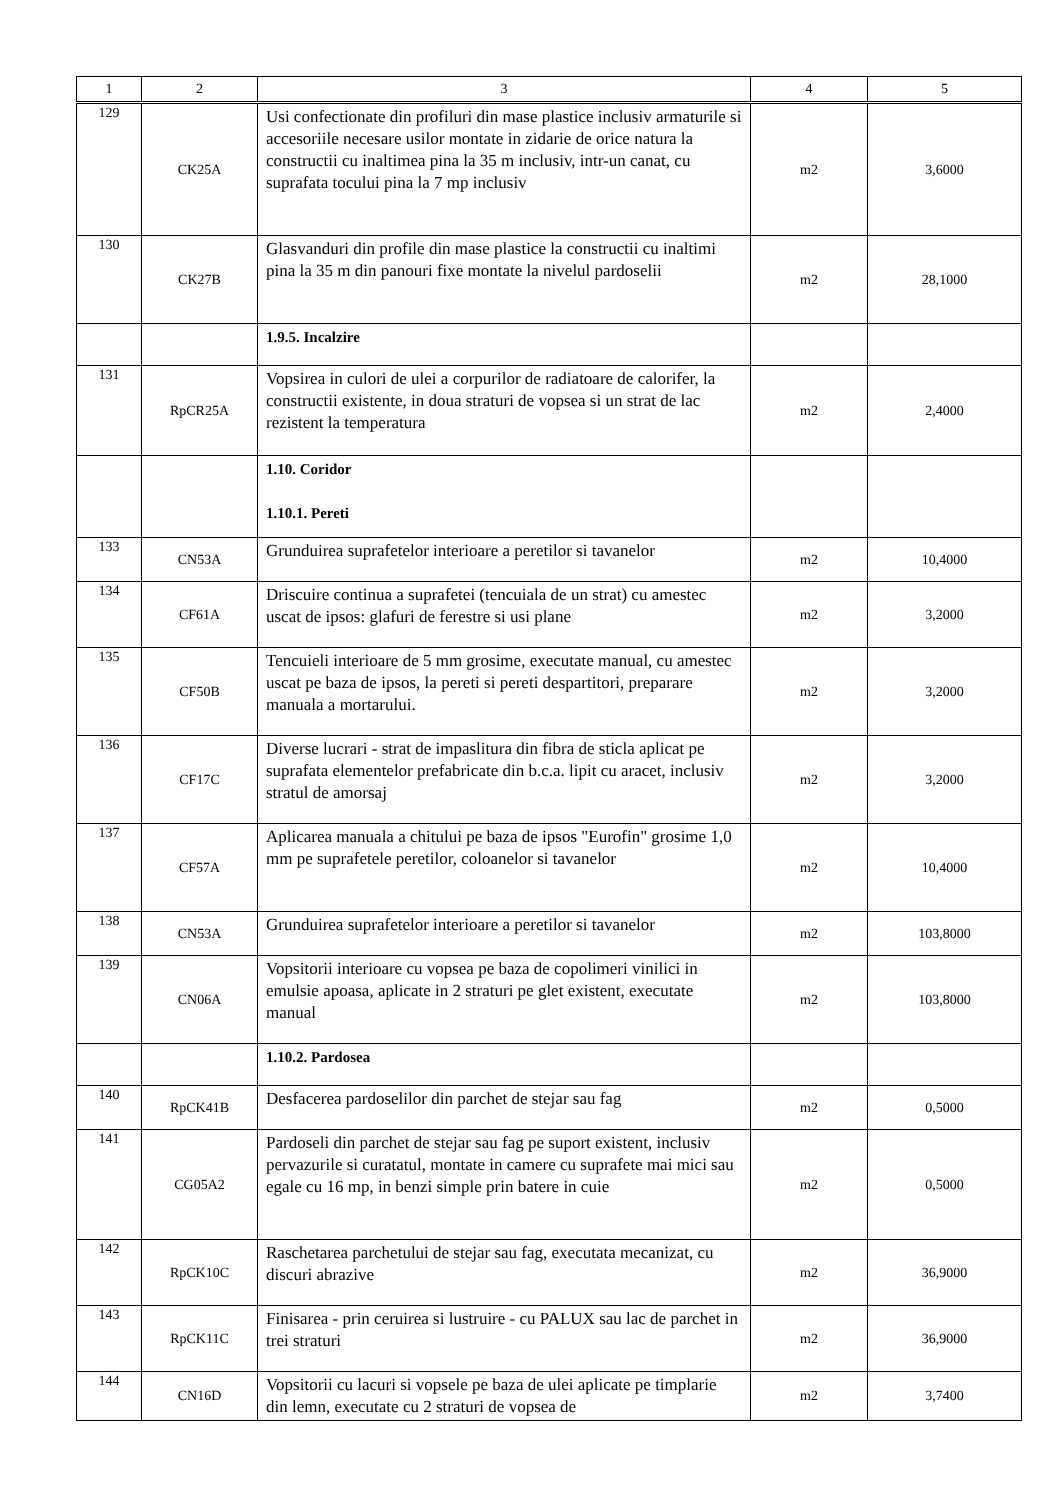| 1 | 2 | 3 | 4 | 5 |
| --- | --- | --- | --- | --- |
| 129 | CK25A | Usi confectionate din profiluri din mase plastice inclusiv armaturile si accesoriile necesare usilor montate in zidarie de orice natura la constructii cu inaltimea pina la 35 m inclusiv, intr-un canat, cu suprafata tocului pina la 7 mp inclusiv | m2 | 3,6000 |
| 130 | CK27B | Glasvanduri din profile din mase plastice la constructii cu inaltimi pina la 35 m din panouri fixe montate la nivelul pardoselii | m2 | 28,1000 |
| | | 1.9.5. Incalzire | | |
| 131 | RpCR25A | Vopsirea in culori de ulei a corpurilor de radiatoare de calorifer, la constructii existente, in doua straturi de vopsea si un strat de lac rezistent la temperatura | m2 | 2,4000 |
| | | 1.10. Coridor 1.10.1. Pereti | | |
| 133 | CN53A | Grunduirea suprafetelor interioare a peretilor si tavanelor | m2 | 10,4000 |
| 134 | CF61A | Driscuire continua a suprafetei (tencuiala de un strat) cu amestec uscat de ipsos: glafuri de ferestre si usi plane | m2 | 3,2000 |
| 135 | CF50B | Tencuieli interioare de 5 mm grosime, executate manual, cu amestec uscat pe baza de ipsos, la pereti si pereti despartitori, preparare manuala a mortarului. | m2 | 3,2000 |
| 136 | CF17C | Diverse lucrari - strat de impaslitura din fibra de sticla aplicat pe suprafata elementelor prefabricate din b.c.a. lipit cu aracet, inclusiv stratul de amorsaj | m2 | 3,2000 |
| 137 | CF57A | Aplicarea manuala a chitului pe baza de ipsos "Eurofin" grosime 1,0 mm pe suprafetele peretilor, coloanelor si tavanelor | m2 | 10,4000 |
| 138 | CN53A | Grunduirea suprafetelor interioare a peretilor si tavanelor | m2 | 103,8000 |
| 139 | CN06A | Vopsitorii interioare cu vopsea pe baza de copolimeri vinilici in emulsie apoasa, aplicate in 2 straturi pe glet existent, executate manual | m2 | 103,8000 |
| | | 1.10.2. Pardosea | | |
| 140 | RpCK41B | Desfacerea pardoselilor din parchet de stejar sau fag | m2 | 0,5000 |
| 141 | CG05A2 | Pardoseli din parchet de stejar sau fag pe suport existent, inclusiv pervazurile si curatatul, montate in camere cu suprafete mai mici sau egale cu 16 mp, in benzi simple prin batere in cuie | m2 | 0,5000 |
| 142 | RpCK10C | Raschetarea parchetului de stejar sau fag, executata mecanizat, cu discuri abrazive | m2 | 36,9000 |
| 143 | RpCK11C | Finisarea - prin ceruirea si lustruire - cu PALUX sau lac de parchet in trei straturi | m2 | 36,9000 |
| 144 | CN16D | Vopsitorii cu lacuri si vopsele pe baza de ulei aplicate pe timplarie din lemn, executate cu 2 straturi de vopsea de | m2 | 3,7400 |